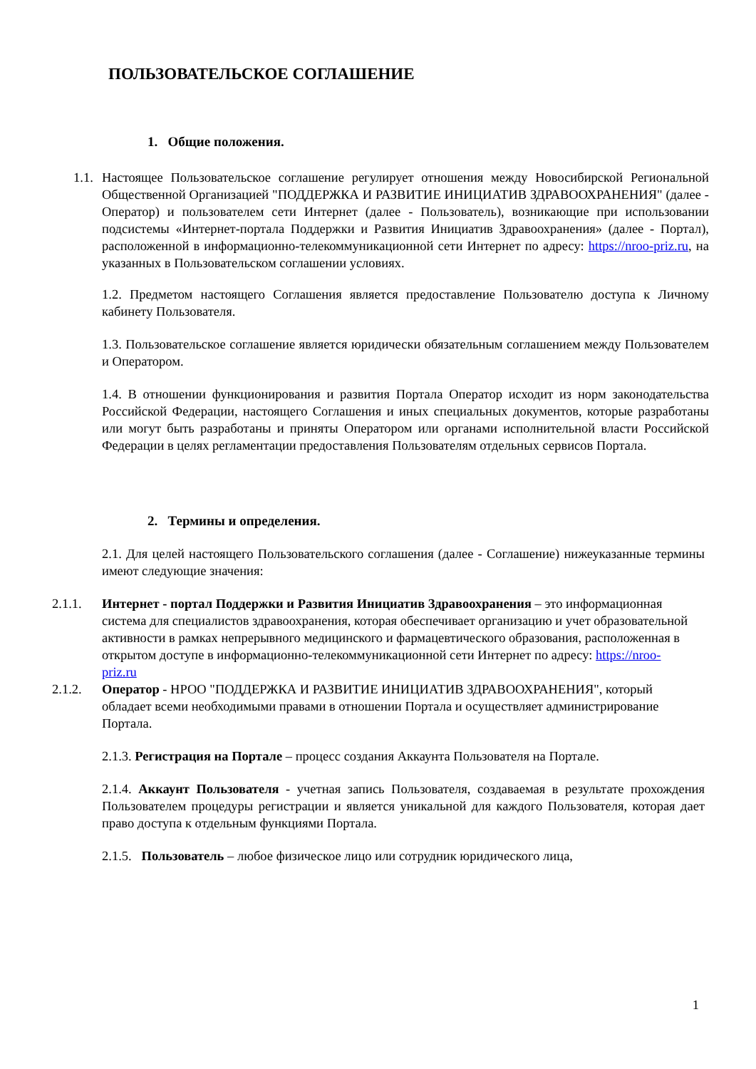ПОЛЬЗОВАТЕЛЬСКОЕ СОГЛАШЕНИЕ
1. Общие положения.
1.1. Настоящее Пользовательское соглашение регулирует отношения между Новосибирской Региональной Общественной Организацией "ПОДДЕРЖКА И РАЗВИТИЕ ИНИЦИАТИВ ЗДРАВООХРАНЕНИЯ" (далее - Оператор) и пользователем сети Интернет (далее - Пользователь), возникающие при использовании подсистемы «Интернет-портала Поддержки и Развития Инициатив Здравоохранения» (далее - Портал), расположенной в информационно-телекоммуникационной сети Интернет по адресу: https://nroo-priz.ru, на указанных в Пользовательском соглашении условиях.
1.2. Предметом настоящего Соглашения является предоставление Пользователю доступа к Личному кабинету Пользователя.
1.3. Пользовательское соглашение является юридически обязательным соглашением между Пользователем и Оператором.
1.4. В отношении функционирования и развития Портала Оператор исходит из норм законодательства Российской Федерации, настоящего Соглашения и иных специальных документов, которые разработаны или могут быть разработаны и приняты Оператором или органами исполнительной власти Российской Федерации в целях регламентации предоставления Пользователям отдельных сервисов Портала.
2. Термины и определения.
2.1. Для целей настоящего Пользовательского соглашения (далее - Соглашение) нижеуказанные термины имеют следующие значения:
2.1.1. Интернет - портал Поддержки и Развития Инициатив Здравоохранения – это информационная система для специалистов здравоохранения, которая обеспечивает организацию и учет образовательной активности в рамках непрерывного медицинского и фармацевтического образования, расположенная в открытом доступе в информационно-телекоммуникационной сети Интернет по адресу: https://nroo-priz.ru
2.1.2. Оператор - НРОО "ПОДДЕРЖКА И РАЗВИТИЕ ИНИЦИАТИВ ЗДРАВООХРАНЕНИЯ", который обладает всеми необходимыми правами в отношении Портала и осуществляет администрирование Портала.
2.1.3. Регистрация на Портале – процесс создания Аккаунта Пользователя на Портале.
2.1.4. Аккаунт Пользователя - учетная запись Пользователя, создаваемая в результате прохождения Пользователем процедуры регистрации и является уникальной для каждого Пользователя, которая дает право доступа к отдельным функциями Портала.
2.1.5. Пользователь – любое физическое лицо или сотрудник юридического лица,
1